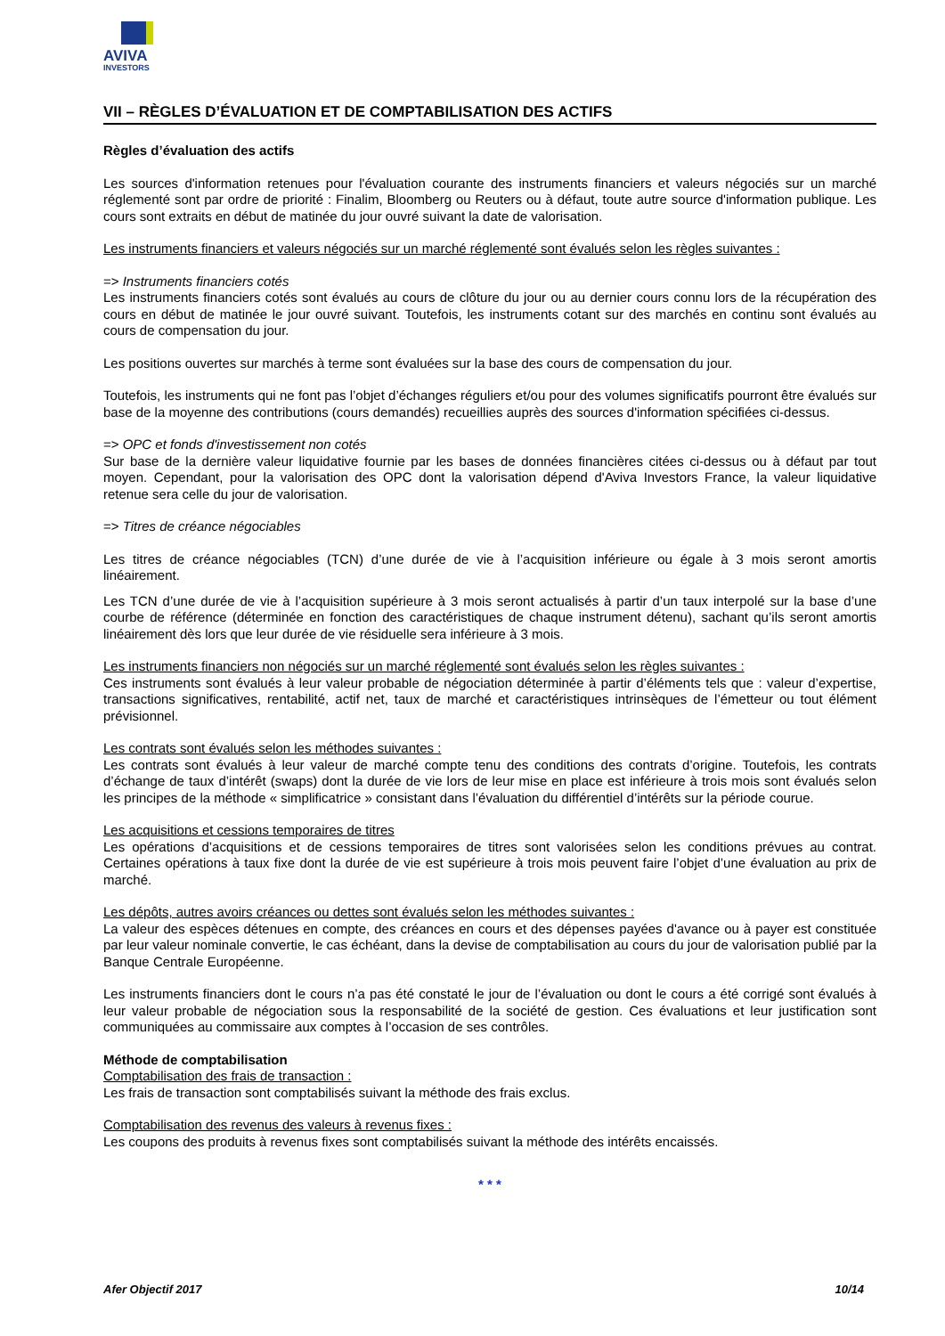AVIVA
INVESTORS
VII – RÈGLES D’ÉVALUATION ET DE COMPTABILISATION DES ACTIFS
Règles d’évaluation des actifs
Les sources d'information retenues pour l'évaluation courante des instruments financiers et valeurs négociés sur un marché réglementé sont par ordre de priorité : Finalim, Bloomberg ou Reuters ou à défaut, toute autre source d'information publique. Les cours sont extraits en début de matinée du jour ouvré suivant la date de valorisation.
Les instruments financiers et valeurs négociés sur un marché réglementé sont évalués selon les règles suivantes :
=> Instruments financiers cotés
Les instruments financiers cotés sont évalués au cours de clôture du jour ou au dernier cours connu lors de la récupération des cours en début de matinée le jour ouvré suivant. Toutefois, les instruments cotant sur des marchés en continu sont évalués au cours de compensation du jour.
Les positions ouvertes sur marchés à terme sont évaluées sur la base des cours de compensation du jour.
Toutefois, les instruments qui ne font pas l’objet d’échanges réguliers et/ou pour des volumes significatifs pourront être évalués sur base de la moyenne des contributions (cours demandés) recueillies auprès des sources d'information spécifiées ci-dessus.
=> OPC et fonds d'investissement non cotés
Sur base de la dernière valeur liquidative fournie par les bases de données financières citées ci-dessus ou à défaut par tout moyen. Cependant, pour la valorisation des OPC dont la valorisation dépend d'Aviva Investors France, la valeur liquidative retenue sera celle du jour de valorisation.
=> Titres de créance négociables
Les titres de créance négociables (TCN) d’une durée de vie à l’acquisition inférieure ou égale à 3 mois seront amortis linéairement.
Les TCN d’une durée de vie à l’acquisition supérieure à 3 mois seront actualisés à partir d’un taux interpolé sur la base d’une courbe de référence (déterminée en fonction des caractéristiques de chaque instrument détenu), sachant qu’ils seront amortis linéairement dès lors que leur durée de vie résiduelle sera inférieure à 3 mois.
Les instruments financiers non négociés sur un marché réglementé sont évalués selon les règles suivantes :
Ces instruments sont évalués à leur valeur probable de négociation déterminée à partir d’éléments tels que : valeur d’expertise, transactions significatives, rentabilité, actif net, taux de marché et caractéristiques intrinsèques de l’émetteur ou tout élément prévisionnel.
Les contrats sont évalués selon les méthodes suivantes :
Les contrats sont évalués à leur valeur de marché compte tenu des conditions des contrats d’origine. Toutefois, les contrats d’échange de taux d’intérêt (swaps) dont la durée de vie lors de leur mise en place est inférieure à trois mois sont évalués selon les principes de la méthode « simplificatrice » consistant dans l’évaluation du différentiel d’intérêts sur la période courue.
Les acquisitions et cessions temporaires de titres
Les opérations d’acquisitions et de cessions temporaires de titres sont valorisées selon les conditions prévues au contrat. Certaines opérations à taux fixe dont la durée de vie est supérieure à trois mois peuvent faire l’objet d’une évaluation au prix de marché.
Les dépôts, autres avoirs créances ou dettes sont évalués selon les méthodes suivantes :
La valeur des espèces détenues en compte, des créances en cours et des dépenses payées d'avance ou à payer est constituée par leur valeur nominale convertie, le cas échéant, dans la devise de comptabilisation au cours du jour de valorisation publié par la Banque Centrale Européenne.
Les instruments financiers dont le cours n’a pas été constaté le jour de l’évaluation ou dont le cours a été corrigé sont évalués à leur valeur probable de négociation sous la responsabilité de la société de gestion. Ces évaluations et leur justification sont communiquées au commissaire aux comptes à l’occasion de ses contrôles.
Méthode de comptabilisation
Comptabilisation des frais de transaction :
Les frais de transaction sont comptabilisés suivant la méthode des frais exclus.
Comptabilisation des revenus des valeurs à revenus fixes :
Les coupons des produits à revenus fixes sont comptabilisés suivant la méthode des intérêts encaissés.
* * *
Afer Objectif 2017 10/14